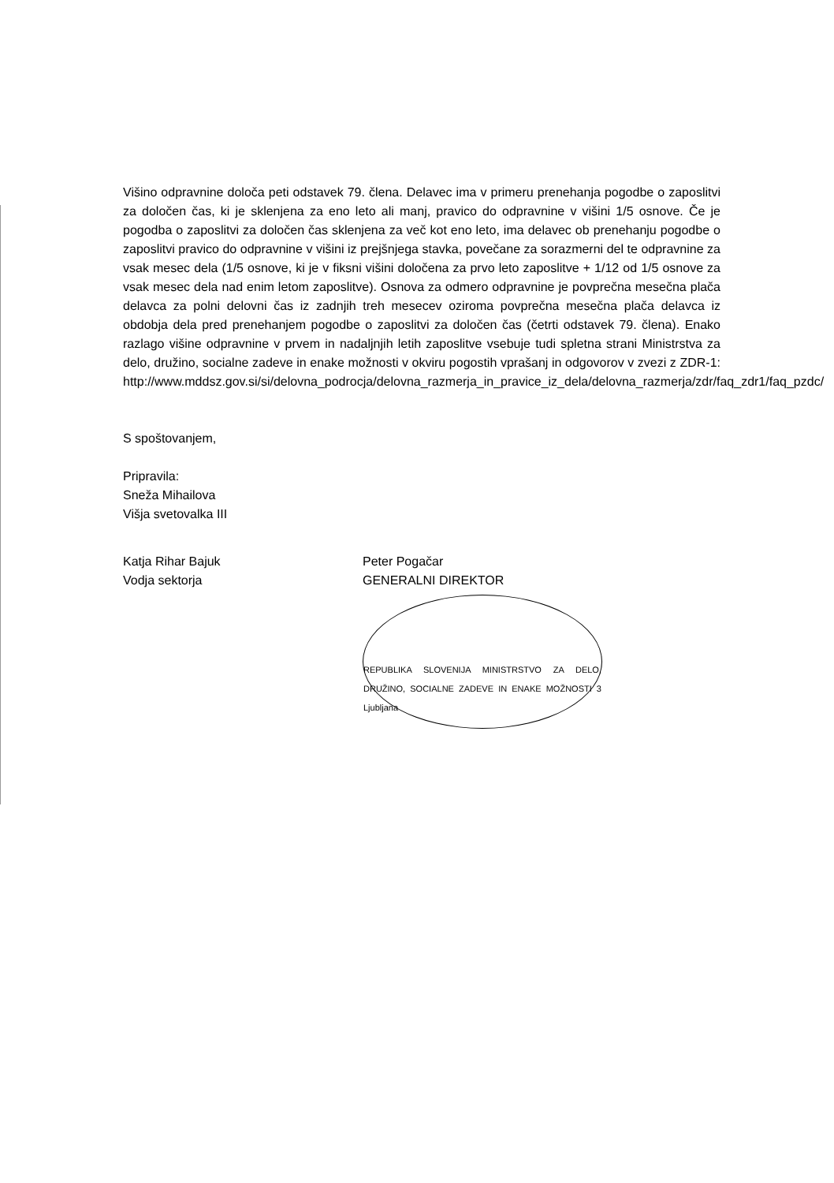Višino odpravnine določa peti odstavek 79. člena. Delavec ima v primeru prenehanja pogodbe o zaposlitvi za določen čas, ki je sklenjena za eno leto ali manj, pravico do odpravnine v višini 1/5 osnove. Če je pogodba o zaposlitvi za določen čas sklenjena za več kot eno leto, ima delavec ob prenehanju pogodbe o zaposlitvi pravico do odpravnine v višini iz prejšnjega stavka, povečane za sorazmerni del te odpravnine za vsak mesec dela (1/5 osnove, ki je v fiksni višini določena za prvo leto zaposlitve + 1/12 od 1/5 osnove za vsak mesec dela nad enim letom zaposlitve). Osnova za odmero odpravnine je povprečna mesečna plača delavca za polni delovni čas iz zadnjih treh mesecev oziroma povprečna mesečna plača delavca iz obdobja dela pred prenehanjem pogodbe o zaposlitvi za določen čas (četrti odstavek 79. člena). Enako razlago višine odpravnine v prvem in nadaljnjih letih zaposlitve vsebuje tudi spletna strani Ministrstva za delo, družino, socialne zadeve in enake možnosti v okviru pogostih vprašanj in odgovorov v zvezi z ZDR-1: http://www.mddsz.gov.si/si/delovna_podrocja/delovna_razmerja_in_pravice_iz_dela/delovna_razmerja/zdr/faq_zdr1/faq_pzdc/
S spoštovanjem,
Pripravila:
Sneža Mihailova
Višja svetovalka III
Katja Rihar Bajuk
Vodja sektorja
Peter Pogačar
GENERALNI DIREKTOR
REPUBLIKA SLOVENIJA MINISTRSTVO ZA DELO, DRUŽINO, SOCIALNE ZADEVE IN ENAKE MOŽNOSTI 3 Ljubljana